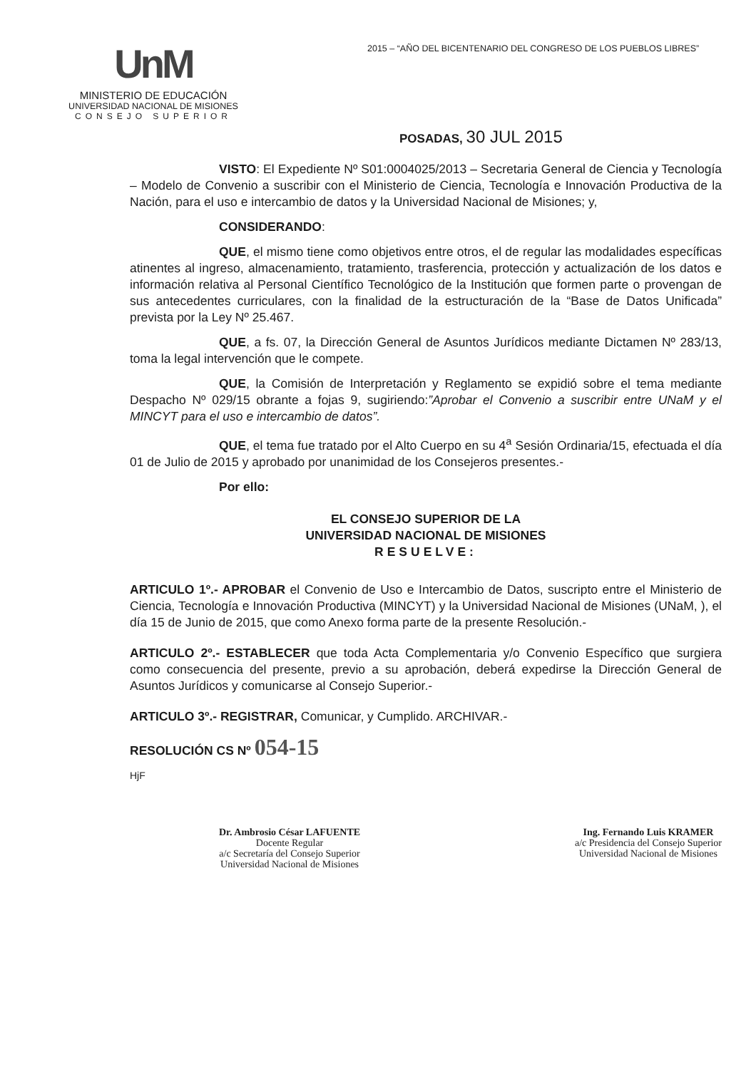UnM
MINISTERIO DE EDUCACIÓN
UNIVERSIDAD NACIONAL DE MISIONES
CONSEJO SUPERIOR
2015 – “AÑO DEL BICENTENARIO DEL CONGRESO DE LOS PUEBLOS LIBRES”
POSADAS, 30 JUL 2015
VISTO: El Expediente Nº S01:0004025/2013 – Secretaria General de Ciencia y Tecnología – Modelo de Convenio a suscribir con el Ministerio de Ciencia, Tecnología e Innovación Productiva de la Nación, para el uso e intercambio de datos y la Universidad Nacional de Misiones; y,
CONSIDERANDO:
QUE, el mismo tiene como objetivos entre otros, el de regular las modalidades específicas atinentes al ingreso, almacenamiento, tratamiento, trasferencia, protección y actualización de los datos e información relativa al Personal Científico Tecnológico de la Institución que formen parte o provengan de sus antecedentes curriculares, con la finalidad de la estructuración de la “Base de Datos Unificada” prevista por la Ley Nº 25.467.
QUE, a fs. 07, la Dirección General de Asuntos Jurídicos mediante Dictamen Nº 283/13, toma la legal intervención que le compete.
QUE, la Comisión de Interpretación y Reglamento se expidió sobre el tema mediante Despacho Nº 029/15 obrante a fojas 9, sugiriendo:”Aprobar el Convenio a suscribir entre UNaM y el MINCYT para el uso e intercambio de datos”.
QUE, el tema fue tratado por el Alto Cuerpo en su 4<sup>a</sup> Sesión Ordinaria/15, efectuada el día 01 de Julio de 2015 y aprobado por unanimidad de los Consejeros presentes.-
Por ello:
EL CONSEJO SUPERIOR DE LA
UNIVERSIDAD NACIONAL DE MISIONES
RESUELVE:
ARTICULO 1º.- APROBAR el Convenio de Uso e Intercambio de Datos, suscripto entre el Ministerio de Ciencia, Tecnología e Innovación Productiva (MINCYT) y la Universidad Nacional de Misiones (UNaM, ), el día 15 de Junio de 2015, que como Anexo forma parte de la presente Resolución.-
ARTICULO 2º.- ESTABLECER que toda Acta Complementaria y/o Convenio Específico que surgiera como consecuencia del presente, previo a su aprobación, deberá expedirse la Dirección General de Asuntos Jurídicos y comunicarse al Consejo Superior.-
ARTICULO 3º.- REGISTRAR, Comunicar, y Cumplido. ARCHIVAR.-
RESOLUCIÓN CS Nº 054-15
HjF
Dr. Ambrosio César LAFUENTE
Docente Regular
a/c Secretaría del Consejo Superior
Universidad Nacional de Misiones
Ing. Fernando Luis KRAMER
a/c Presidencia del Consejo Superior
Universidad Nacional de Misiones